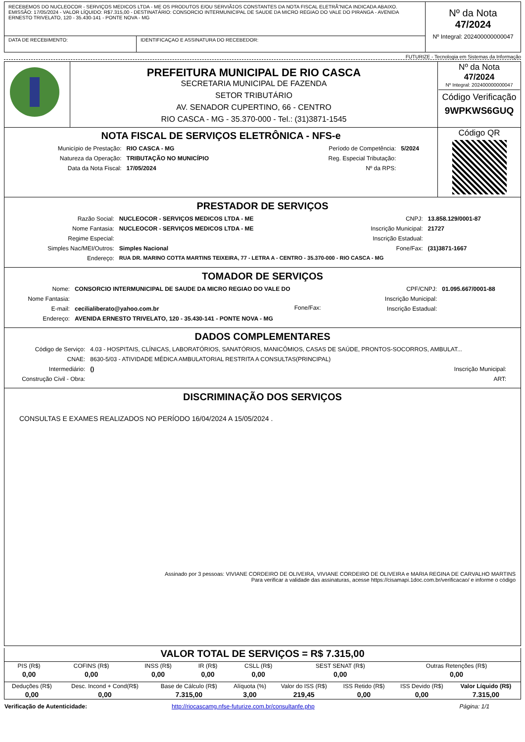| RECEBEMOS DO NUCLEOCOR - SERVIÇOS MEDICOS LTDA - ME OS PRODUTOS E/OU SERVIÃ‡OS CONSTANTES DA NOTA FISCAL ELETRÃ”NICA INDICADA ABAIXO. EMISSÃO: 17/05/2024 - VALOR LÍQUIDO: R$7.315,00 - DESTINATÁRIO: CONSORCIO INTERMUNICIPAL DE SAUDE DA MICRO REGIAO DO VALE DO PIRANGA - AVENIDA ERNESTO TRIVELATO, 120 - 35.430-141 - PONTE NOVA - MG | | Nº da Nota 47/2024 Nº Integral: 202400000000047 |
| DATA DE RECEBIMENTO: | IDENTIFICAÇAO E ASSINATURA DO RECEBEDOR: | |
FUTURIZE - Tecnologia em Sistemas da Informação
| | PREFEITURA MUNICIPAL DE RIO CASCA SECRETARIA MUNICIPAL DE FAZENDA SETOR TRIBUTÁRIO AV. SENADOR CUPERTINO, 66 - CENTRO RIO CASCA - MG - 35.370-000 - Tel.: (31)3871-1545 | Nº da Nota 47/2024 Nº Integral: 202400000000047 Código Verificação 9WPKWS6GUQ |
| NOTA FISCAL DE SERVIÇOS ELETRÔNICA - NFS-e / Município de Prestação: / RIO CASCA - MG / Período de Competência: / 5/2024 / / Natureza da Operação: / TRIBUTAÇÃO NO MUNICÍPIO / Reg. Especial Tributação: / / / Data da Nota Fiscal: / 17/05/2024 / Nº da RPS: / / | | Código QR |
PRESTADOR DE SERVIÇOS
| Razão Social: | NUCLEOCOR - SERVIÇOS MEDICOS LTDA - ME | CNPJ: | 13.858.129/0001-87 |
| Nome Fantasia: | NUCLEOCOR - SERVIÇOS MEDICOS LTDA - ME | Inscrição Municipal: | 21727 |
| Regime Especial: | | Inscrição Estadual: | |
| Simples Nac/MEI/Outros: | Simples Nacional | Fone/Fax: | (31)3871-1667 |
| Endereço: | RUA DR. MARINO COTTA MARTINS TEIXEIRA, 77 - LETRA A - CENTRO - 35.370-000 - RIO CASCA - MG | | |
TOMADOR DE SERVIÇOS
| Nome: | CONSORCIO INTERMUNICIPAL DE SAUDE DA MICRO REGIAO DO VALE DO | | CPF/CNPJ: | 01.095.667/0001-88 |
| Nome Fantasia: | | | Inscrição Municipal: | |
| E-mail: | cecilialiberato@yahoo.com.br | Fone/Fax: | Inscrição Estadual: | |
| Endereço: | AVENIDA ERNESTO TRIVELATO, 120 - 35.430-141 - PONTE NOVA - MG | | | |
DADOS COMPLEMENTARES
| Código de Serviço: | 4.03 - HOSPITAIS, CLÍNICAS, LABORATÓRIOS, SANATÓRIOS, MANICÔMIOS, CASAS DE SAÚDE, PRONTOS-SOCORROS, AMBULAT... | | |
| CNAE: | 8630-5/03 - ATIVIDADE MÉDICA AMBULATORIAL RESTRITA A CONSULTAS(PRINCIPAL) | | |
| Intermediário: | () | Inscrição Municipal: | |
| Construção Civil - Obra: | | ART: | |
DISCRIMINAÇÃO DOS SERVIÇOS
CONSULTAS E EXAMES REALIZADOS NO PERÍODO 16/04/2024 A 15/05/2024 .
Assinado por 3 pessoas: VIVIANE CORDEIRO DE OLIVEIRA, VIVIANE CORDEIRO DE OLIVEIRA e MARIA REGINA DE CARVALHO MARTINS
Para verificar a validade das assinaturas, acesse https://cisamapi.1doc.com.br/verificacao/ e informe o código
VALOR TOTAL DE SERVIÇOS = R$ 7.315,00
| PIS (R$) | COFINS (R$) | INSS (R$) | IR (R$) | CSLL (R$) | SEST SENAT (R$) | Outras Retenções (R$) |
| 0,00 | 0,00 | 0,00 | 0,00 | 0,00 | 0,00 | 0,00 |
| Deduções (R$) | Desc. Incond + Cond(R$) | Base de Cálculo (R$) | Alíquota (%) | Valor do ISS (R$) | ISS Retido (R$) | ISS Devido (R$) | Valor Líquido (R$) |
| 0,00 | 0,00 | 7.315,00 | 3,00 | 219,45 | 0,00 | 0,00 | 7.315,00 |
| Verificação de Autenticidade: | http://riocascamg.nfse-futurize.com.br/consultanfe.php | Página: 1/1 |